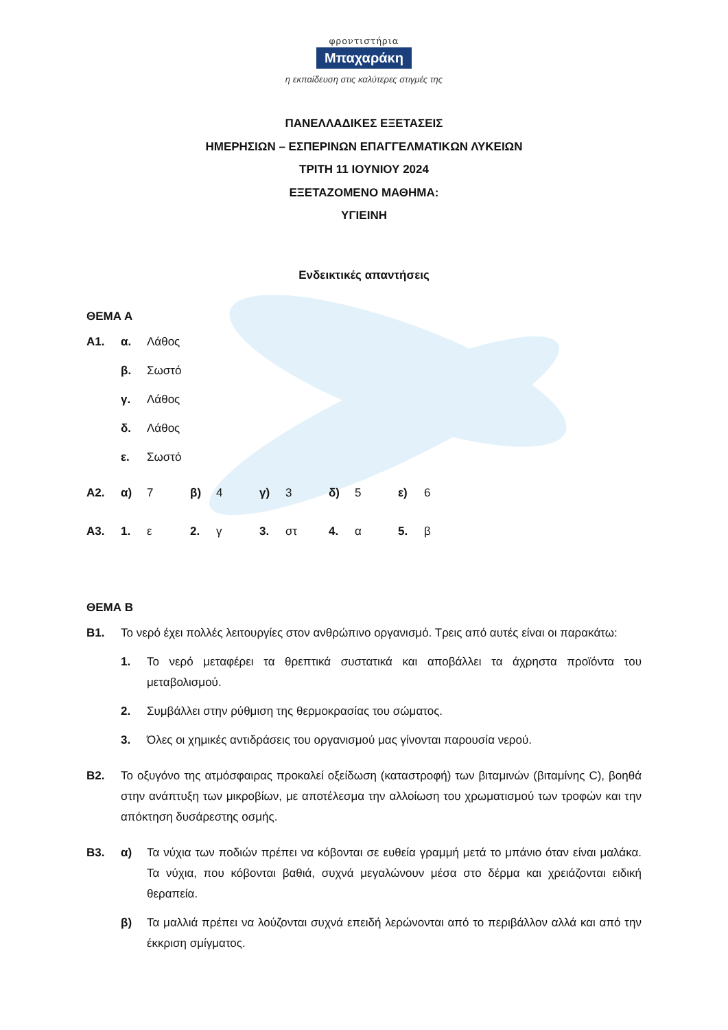φροντιστήρια
Μπαχαράκη
η εκπαίδευση στις καλύτερες στιγμές της
ΠΑΝΕΛΛΑΔΙΚΕΣ ΕΞΕΤΑΣΕΙΣ
ΗΜΕΡΗΣΙΩΝ – ΕΣΠΕΡΙΝΩΝ ΕΠΑΓΓΕΛΜΑΤΙΚΩΝ ΛΥΚΕΙΩΝ
ΤΡΙΤΗ 11 ΙΟΥΝΙΟΥ 2024
ΕΞΕΤΑΖΟΜΕΝΟ ΜΑΘΗΜΑ:
ΥΓΙΕΙΝΗ
Ενδεικτικές απαντήσεις
ΘΕΜΑ Α
| Α1. | α. | Λάθος |
| | β. | Σωστό |
| | γ. | Λάθος |
| | δ. | Λάθος |
| | ε. | Σωστό |
| Α2. | α) | 7 | β) | 4 | γ) | 3 | δ) | 5 | ε) | 6 |
| Α3. | 1. | ε | 2. | γ | 3. | στ | 4. | α | 5. | β |
ΘΕΜΑ Β
| Β1. | Το νερό έχει πολλές λειτουργίες στον ανθρώπινο οργανισμό. Τρεις από αυτές είναι οι παρακάτω: | |
| | 1. | Το νερό μεταφέρει τα θρεπτικά συστατικά και αποβάλλει τα άχρηστα προϊόντα του μεταβολισμού. |
| | 2. | Συμβάλλει στην ρύθμιση της θερμοκρασίας του σώματος. |
| | 3. | Όλες οι χημικές αντιδράσεις του οργανισμού μας γίνονται παρουσία νερού. |
| Β2. | Το οξυγόνο της ατμόσφαιρας προκαλεί οξείδωση (καταστροφή) των βιταμινών (βιταμίνης C), βοηθά στην ανάπτυξη των μικροβίων, με αποτέλεσμα την αλλοίωση του χρωματισμού των τροφών και την απόκτηση δυσάρεστης οσμής. | |
| Β3. | α) | Τα νύχια των ποδιών πρέπει να κόβονται σε ευθεία γραμμή μετά το μπάνιο όταν είναι μαλάκα. Τα νύχια, που κόβονται βαθιά, συχνά μεγαλώνουν μέσα στο δέρμα και χρειάζονται ειδική θεραπεία. |
| | β) | Τα μαλλιά πρέπει να λούζονται συχνά επειδή λερώνονται από το περιβάλλον αλλά και από την έκκριση σμίγματος. |